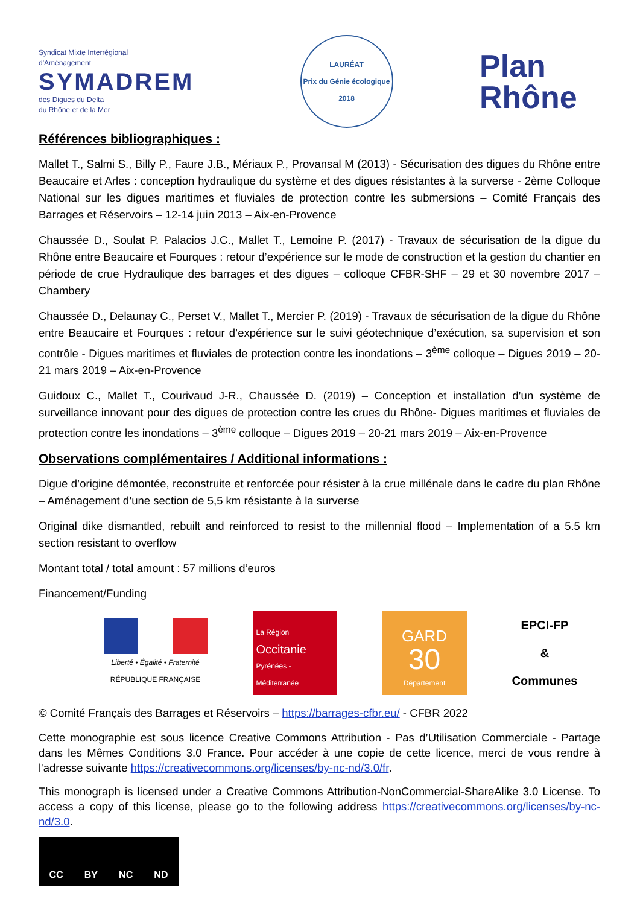Syndicat Mixte Interrégional
d'Aménagement
SYMADREM
des Digues du Delta
du Rhône et de la Mer
LAURÉAT
Prix du Génie écologique 2018
Plan
Rhône
Références bibliographiques :
Mallet T., Salmi S., Billy P., Faure J.B., Mériaux P., Provansal M (2013) - Sécurisation des digues du Rhône entre Beaucaire et Arles : conception hydraulique du système et des digues résistantes à la surverse - 2ème Colloque National sur les digues maritimes et fluviales de protection contre les submersions – Comité Français des Barrages et Réservoirs – 12-14 juin 2013 – Aix-en-Provence
Chaussée D., Soulat P. Palacios J.C., Mallet T., Lemoine P. (2017) - Travaux de sécurisation de la digue du Rhône entre Beaucaire et Fourques : retour d’expérience sur le mode de construction et la gestion du chantier en période de crue Hydraulique des barrages et des digues – colloque CFBR-SHF – 29 et 30 novembre 2017 – Chambery
Chaussée D., Delaunay C., Perset V., Mallet T., Mercier P. (2019) - Travaux de sécurisation de la digue du Rhône entre Beaucaire et Fourques : retour d’expérience sur le suivi géotechnique d’exécution, sa supervision et son contrôle - Digues maritimes et fluviales de protection contre les inondations – 3<sup>ème</sup> colloque – Digues 2019 – 20-21 mars 2019 – Aix-en-Provence
Guidoux C., Mallet T., Courivaud J-R., Chaussée D. (2019) – Conception et installation d’un système de surveillance innovant pour des digues de protection contre les crues du Rhône- Digues maritimes et fluviales de protection contre les inondations – 3<sup>ème</sup> colloque – Digues 2019 – 20-21 mars 2019 – Aix-en-Provence
Observations complémentaires / Additional informations :
Digue d’origine démontée, reconstruite et renforcée pour résister à la crue millénale dans le cadre du plan Rhône – Aménagement d’une section de 5,5 km résistante à la surverse
Original dike dismantled, rebuilt and reinforced to resist to the millennial flood – Implementation of a 5.5 km section resistant to overflow
Montant total / total amount : 57 millions d’euros
Financement/Funding
Liberté • Égalité • Fraternité
RÉPUBLIQUE FRANÇAISE
La Région
Occitanie
Pyrénées - Méditerranée
GARD
30
Département
EPCI-FP
&
Communes
© Comité Français des Barrages et Réservoirs – https://barrages-cfbr.eu/ - CFBR 2022
Cette monographie est sous licence Creative Commons Attribution - Pas d’Utilisation Commerciale - Partage dans les Mêmes Conditions 3.0 France. Pour accéder à une copie de cette licence, merci de vous rendre à l'adresse suivante https://creativecommons.org/licenses/by-nc-nd/3.0/fr.
This monograph is licensed under a Creative Commons Attribution-NonCommercial-ShareAlike 3.0 License. To access a copy of this license, please go to the following address https://creativecommons.org/licenses/by-nc-nd/3.0.
CC BY NC ND